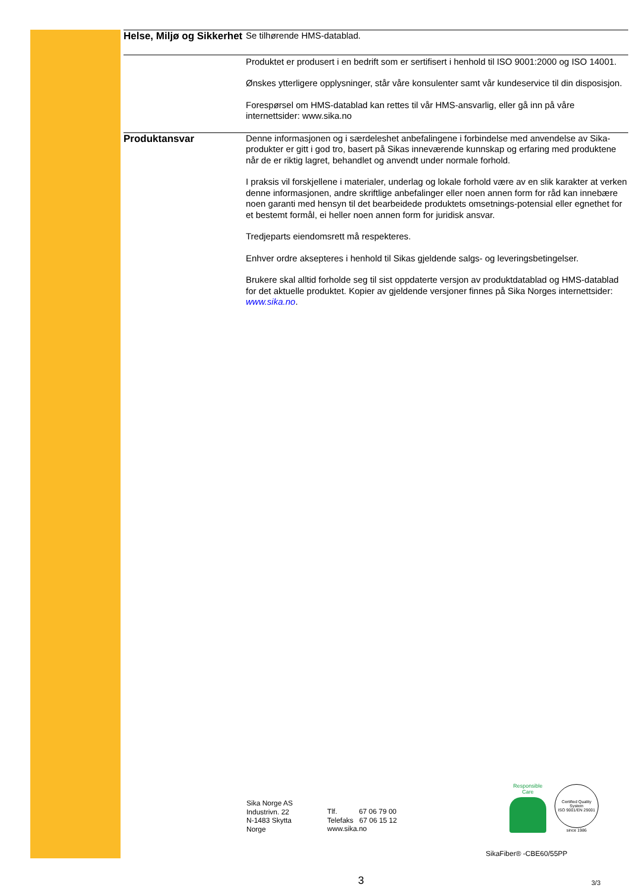Helse, Miljø og Sikkerhet
Se tilhørende HMS-datablad.
Produktet er produsert i en bedrift som er sertifisert i henhold til ISO 9001:2000 og ISO 14001.
Ønskes ytterligere opplysninger, står våre konsulenter samt vår kundeservice til din disposisjon.
Forespørsel om HMS-datablad kan rettes til vår HMS-ansvarlig, eller gå inn på våre internettsider: www.sika.no
Produktansvar
Denne informasjonen og i særdeleshet anbefalingene i forbindelse med anvendelse av Sika-produkter er gitt i god tro, basert på Sikas inneværende kunnskap og erfaring med produktene når de er riktig lagret, behandlet og anvendt under normale forhold.
I praksis vil forskjellene i materialer, underlag og lokale forhold være av en slik karakter at verken denne informasjonen, andre skriftlige anbefalinger eller noen annen form for råd kan innebære noen garanti med hensyn til det bearbeidede produktets omsetnings-potensial eller egnethet for et bestemt formål, ei heller noen annen form for juridisk ansvar.
Tredjeparts eiendomsrett må respekteres.
Enhver ordre aksepteres i henhold til Sikas gjeldende salgs- og leveringsbetingelser.
Brukere skal alltid forholde seg til sist oppdaterte versjon av produktdatablad og HMS-datablad for det aktuelle produktet. Kopier av gjeldende versjoner finnes på Sika Norges internettsider: www.sika.no.
Sika Norge AS
Industrivn. 22
N-1483 Skytta
Norge
Tlf. 67 06 79 00
Telefaks 67 06 15 12
www.sika.no
Responsible Care
Certified Quality System
ISO 9001/EN 29001
since 1986
SikaFiber® -CBE60/55PP
3 3/3